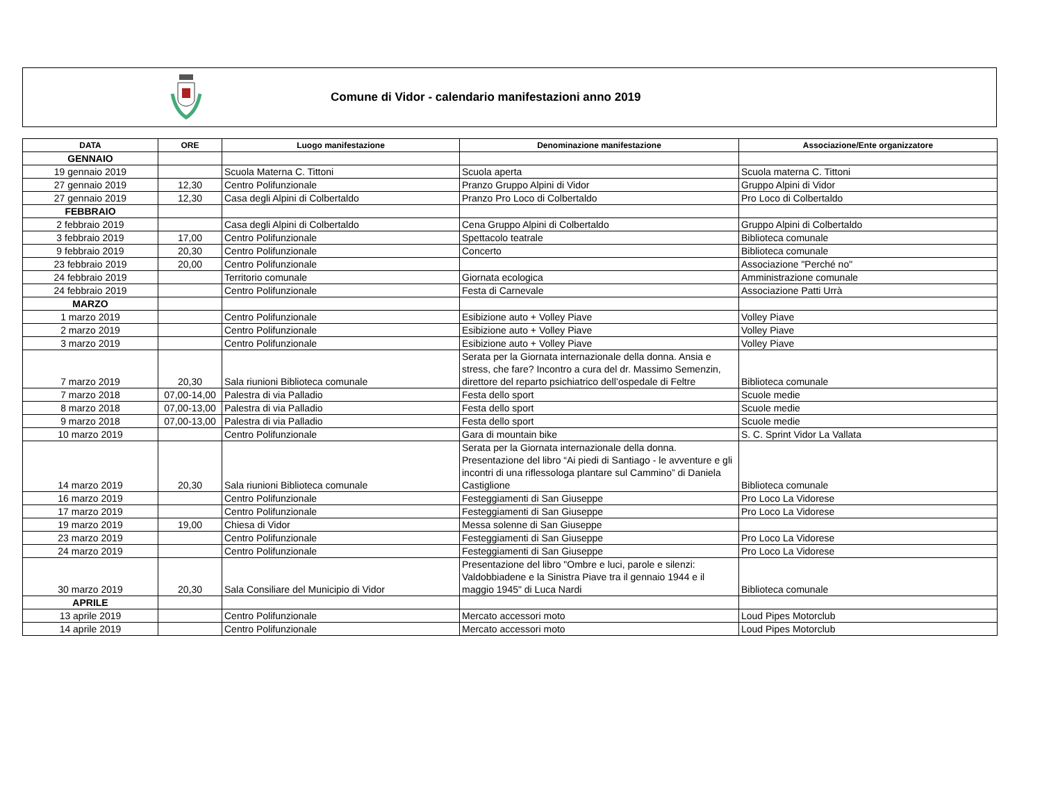Comune di Vidor - calendario manifestazioni anno 2019
| DATA | ORE | Luogo manifestazione | Denominazione manifestazione | Associazione/Ente organizzatore |
| --- | --- | --- | --- | --- |
| GENNAIO | | | | |
| 19 gennaio 2019 | | Scuola Materna C. Tittoni | Scuola aperta | Scuola materna C. Tittoni |
| 27 gennaio 2019 | 12,30 | Centro Polifunzionale | Pranzo Gruppo Alpini di Vidor | Gruppo Alpini di Vidor |
| 27 gennaio 2019 | 12,30 | Casa degli Alpini di Colbertaldo | Pranzo Pro Loco di Colbertaldo | Pro Loco di Colbertaldo |
| FEBBRAIO | | | | |
| 2 febbraio 2019 | | Casa degli Alpini di Colbertaldo | Cena Gruppo Alpini di Colbertaldo | Gruppo Alpini di Colbertaldo |
| 3 febbraio 2019 | 17,00 | Centro Polifunzionale | Spettacolo teatrale | Biblioteca comunale |
| 9 febbraio 2019 | 20,30 | Centro Polifunzionale | Concerto | Biblioteca comunale |
| 23 febbraio 2019 | 20,00 | Centro Polifunzionale | | Associazione "Perché no" |
| 24 febbraio 2019 | | Territorio comunale | Giornata ecologica | Amministrazione comunale |
| 24 febbraio 2019 | | Centro Polifunzionale | Festa di Carnevale | Associazione Patti Urrà |
| MARZO | | | | |
| 1 marzo 2019 | | Centro Polifunzionale | Esibizione auto + Volley Piave | Volley Piave |
| 2 marzo 2019 | | Centro Polifunzionale | Esibizione auto + Volley Piave | Volley Piave |
| 3 marzo 2019 | | Centro Polifunzionale | Esibizione auto + Volley Piave | Volley Piave |
| 7 marzo 2019 | 20,30 | Sala riunioni Biblioteca comunale | Serata per la Giornata internazionale della donna. Ansia e stress, che fare? Incontro a cura del dr. Massimo Semenzin, direttore del reparto psichiatrico dell’ospedale di Feltre | Biblioteca comunale |
| 7 marzo 2018 | 07,00-14,00 | Palestra di via Palladio | Festa dello sport | Scuole medie |
| 8 marzo 2018 | 07,00-13,00 | Palestra di via Palladio | Festa dello sport | Scuole medie |
| 9 marzo 2018 | 07,00-13,00 | Palestra di via Palladio | Festa dello sport | Scuole medie |
| 10 marzo 2019 | | Centro Polifunzionale | Gara di mountain bike | S. C. Sprint Vidor La Vallata |
| 14 marzo 2019 | 20,30 | Sala riunioni Biblioteca comunale | Serata per la Giornata internazionale della donna. Presentazione del libro “Ai piedi di Santiago - le avventure e gli incontri di una riflessologa plantare sul Cammino” di Daniela Castiglione | Biblioteca comunale |
| 16 marzo 2019 | | Centro Polifunzionale | Festeggiamenti di San Giuseppe | Pro Loco La Vidorese |
| 17 marzo 2019 | | Centro Polifunzionale | Festeggiamenti di San Giuseppe | Pro Loco La Vidorese |
| 19 marzo 2019 | 19,00 | Chiesa di Vidor | Messa solenne di San Giuseppe | |
| 23 marzo 2019 | | Centro Polifunzionale | Festeggiamenti di San Giuseppe | Pro Loco La Vidorese |
| 24 marzo 2019 | | Centro Polifunzionale | Festeggiamenti di San Giuseppe | Pro Loco La Vidorese |
| 30 marzo 2019 | 20,30 | Sala Consiliare del Municipio di Vidor | Presentazione del libro "Ombre e luci, parole e silenzi: Valdobbiadene e la Sinistra Piave tra il gennaio 1944 e il maggio 1945" di Luca Nardi | Biblioteca comunale |
| APRILE | | | | |
| 13 aprile 2019 | | Centro Polifunzionale | Mercato accessori moto | Loud Pipes Motorclub |
| 14 aprile 2019 | | Centro Polifunzionale | Mercato accessori moto | Loud Pipes Motorclub |